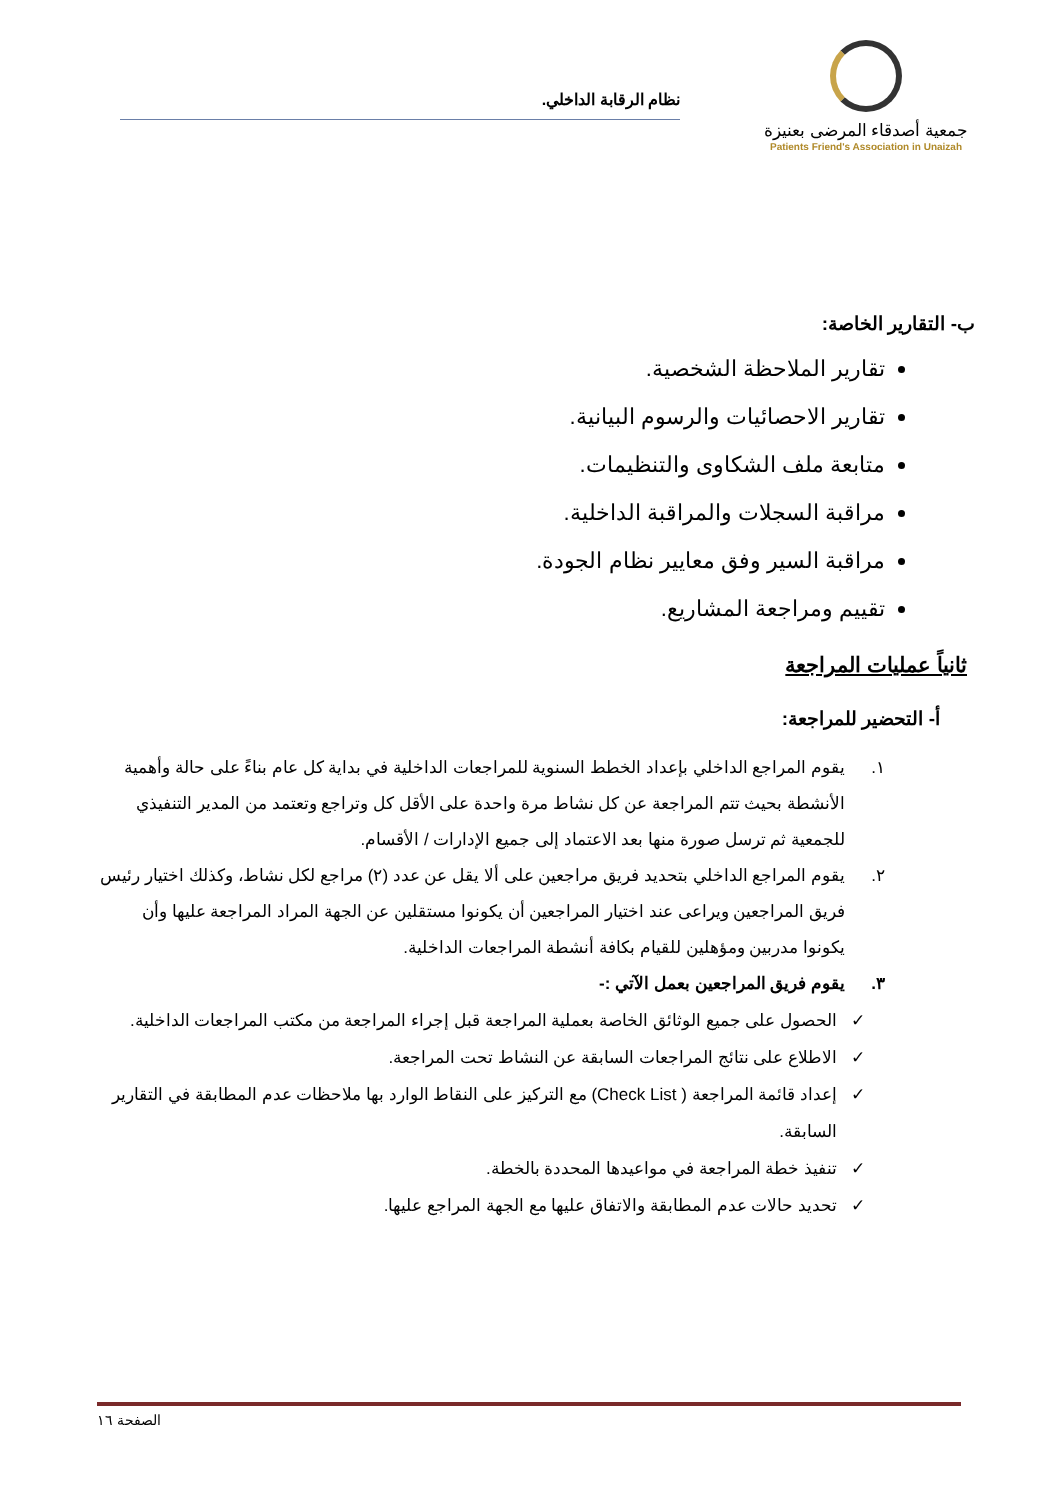جمعية أصدقاء المرضى بعنيزة
Patients Friend's Association in Unaizah
نظام الرقابة الداخلي.
ب- التقارير الخاصة:
تقارير الملاحظة الشخصية.
تقارير الاحصائيات والرسوم البيانية.
متابعة ملف الشكاوى والتنظيمات.
مراقبة السجلات والمراقبة الداخلية.
مراقبة السير وفق معايير نظام الجودة.
تقييم ومراجعة المشاريع.
ثانياً عمليات المراجعة
أ- التحضير للمراجعة:
١. يقوم المراجع الداخلي بإعداد الخطط السنوية للمراجعات الداخلية في بداية كل عام بناءً على حالة وأهمية الأنشطة بحيث تتم المراجعة عن كل نشاط مرة واحدة على الأقل كل وتراجع وتعتمد من المدير التنفيذي للجمعية ثم ترسل صورة منها بعد الاعتماد إلى جميع الإدارات / الأقسام.
٢. يقوم المراجع الداخلي بتحديد فريق مراجعين على ألا يقل عن عدد (٢) مراجع لكل نشاط، وكذلك اختيار رئيس فريق المراجعين ويراعى عند اختيار المراجعين أن يكونوا مستقلين عن الجهة المراد المراجعة عليها وأن يكونوا مدربين ومؤهلين للقيام بكافة أنشطة المراجعات الداخلية.
٣. يقوم فريق المراجعين بعمل الآتي :-
✓ الحصول على جميع الوثائق الخاصة بعملية المراجعة قبل إجراء المراجعة من مكتب المراجعات الداخلية.
✓ الاطلاع على نتائج المراجعات السابقة عن النشاط تحت المراجعة.
✓ إعداد قائمة المراجعة ( Check List) مع التركيز على النقاط الوارد بها ملاحظات عدم المطابقة في التقارير السابقة.
✓ تنفيذ خطة المراجعة في مواعيدها المحددة بالخطة.
✓ تحديد حالات عدم المطابقة والاتفاق عليها مع الجهة المراجع عليها.
الصفحة ١٦